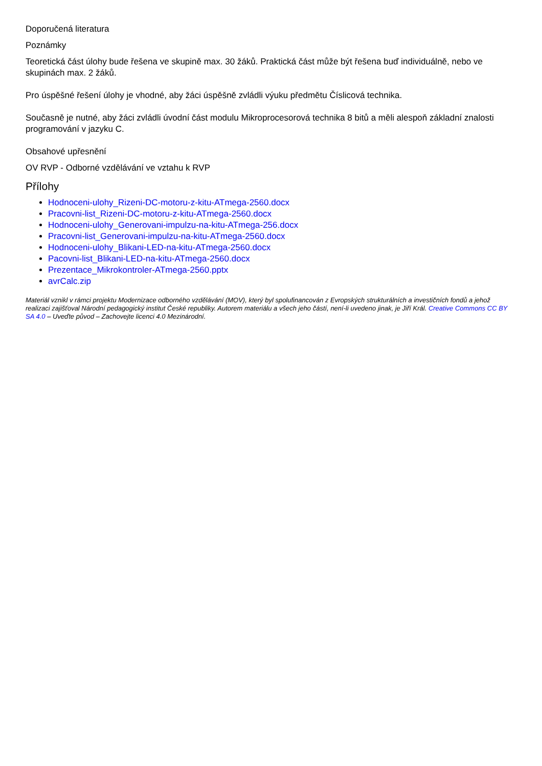Doporučená literatura
Poznámky
Teoretická část úlohy bude řešena ve skupině max. 30 žáků. Praktická část může být řešena buď individuálně, nebo ve skupinách max. 2 žáků.
Pro úspěšné řešení úlohy je vhodné, aby žáci úspěšně zvládli výuku předmětu Číslicová technika.
Současně je nutné, aby žáci zvládli úvodní část modulu Mikroprocesorová technika 8 bitů a měli alespoň základní znalosti programování v jazyku C.
Obsahové upřesnění
OV RVP - Odborné vzdělávání ve vztahu k RVP
Přílohy
Hodnoceni-ulohy_Rizeni-DC-motoru-z-kitu-ATmega-2560.docx
Pracovni-list_Rizeni-DC-motoru-z-kitu-ATmega-2560.docx
Hodnoceni-ulohy_Generovani-impulzu-na-kitu-ATmega-256.docx
Pracovni-list_Generovani-impulzu-na-kitu-ATmega-2560.docx
Hodnoceni-ulohy_Blikani-LED-na-kitu-ATmega-2560.docx
Pacovni-list_Blikani-LED-na-kitu-ATmega-2560.docx
Prezentace_Mikrokontroler-ATmega-2560.pptx
avrCalc.zip
Materiál vznikl v rámci projektu Modernizace odborného vzdělávání (MOV), který byl spolufinancován z Evropských strukturálních a investičních fondů a jehož realizaci zajišťoval Národní pedagogický institut České republiky. Autorem materiálu a všech jeho částí, není-li uvedeno jinak, je Jiří Král. Creative Commons CC BY SA 4.0 – Uveďte původ – Zachovejte licenci 4.0 Mezinárodní.